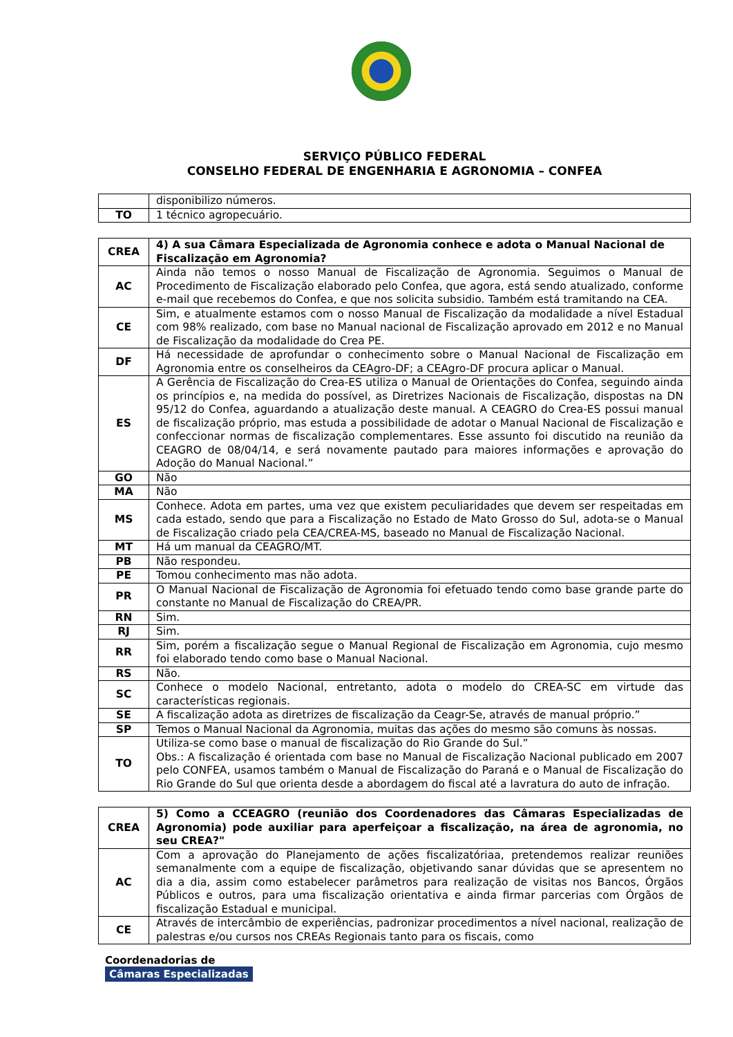SERVIÇO PÚBLICO FEDERAL
CONSELHO FEDERAL DE ENGENHARIA E AGRONOMIA – CONFEA
| | disponibilizo números. |
| TO | 1 técnico agropecuário. |
| CREA | 4) A sua Câmara Especializada de Agronomia conhece e adota o Manual Nacional de Fiscalização em Agronomia? |
| --- | --- |
| AC | Ainda não temos o nosso Manual de Fiscalização de Agronomia. Seguimos o Manual de Procedimento de Fiscalização elaborado pelo Confea, que agora, está sendo atualizado, conforme e-mail que recebemos do Confea, e que nos solicita subsidio. Também está tramitando na CEA. |
| CE | Sim, e atualmente estamos com o nosso Manual de Fiscalização da modalidade a nível Estadual com 98% realizado, com base no Manual nacional de Fiscalização aprovado em 2012 e no Manual de Fiscalização da modalidade do Crea PE. |
| DF | Há necessidade de aprofundar o conhecimento sobre o Manual Nacional de Fiscalização em Agronomia entre os conselheiros da CEAgro-DF; a CEAgro-DF procura aplicar o Manual. |
| ES | A Gerência de Fiscalização do Crea-ES utiliza o Manual de Orientações do Confea, seguindo ainda os princípios e, na medida do possível, as Diretrizes Nacionais de Fiscalização, dispostas na DN 95/12 do Confea, aguardando a atualização deste manual. A CEAGRO do Crea-ES possui manual de fiscalização próprio, mas estuda a possibilidade de adotar o Manual Nacional de Fiscalização e confeccionar normas de fiscalização complementares. Esse assunto foi discutido na reunião da CEAGRO de 08/04/14, e será novamente pautado para maiores informações e aprovação do Adoção do Manual Nacional.” |
| GO | Não |
| MA | Não |
| MS | Conhece. Adota em partes, uma vez que existem peculiaridades que devem ser respeitadas em cada estado, sendo que para a Fiscalização no Estado de Mato Grosso do Sul, adota-se o Manual de Fiscalização criado pela CEA/CREA-MS, baseado no Manual de Fiscalização Nacional. |
| MT | Há um manual da CEAGRO/MT. |
| PB | Não respondeu. |
| PE | Tomou conhecimento mas não adota. |
| PR | O Manual Nacional de Fiscalização de Agronomia foi efetuado tendo como base grande parte do constante no Manual de Fiscalização do CREA/PR. |
| RN | Sim. |
| RJ | Sim. |
| RR | Sim, porém a fiscalização segue o Manual Regional de Fiscalização em Agronomia, cujo mesmo foi elaborado tendo como base o Manual Nacional. |
| RS | Não. |
| SC | Conhece o modelo Nacional, entretanto, adota o modelo do CREA-SC em virtude das características regionais. |
| SE | A fiscalização adota as diretrizes de fiscalização da Ceagr-Se, através de manual próprio.” |
| SP | Temos o Manual Nacional da Agronomia, muitas das ações do mesmo são comuns às nossas. |
| TO | Utiliza-se como base o manual de fiscalização do Rio Grande do Sul.” Obs.: A fiscalização é orientada com base no Manual de Fiscalização Nacional publicado em 2007 pelo CONFEA, usamos também o Manual de Fiscalização do Paraná e o Manual de Fiscalização do Rio Grande do Sul que orienta desde a abordagem do fiscal até a lavratura do auto de infração. |
| CREA | 5) Como a CCEAGRO (reunião dos Coordenadores das Câmaras Especializadas de Agronomia) pode auxiliar para aperfeiçoar a fiscalização, na área de agronomia, no seu CREA?" |
| --- | --- |
| AC | Com a aprovação do Planejamento de ações fiscalizatóriaa, pretendemos realizar reuniões semanalmente com a equipe de fiscalização, objetivando sanar dúvidas que se apresentem no dia a dia, assim como estabelecer parâmetros para realização de visitas nos Bancos, Órgãos Públicos e outros, para uma fiscalização orientativa e ainda firmar parcerias com Órgãos de fiscalização Estadual e municipal. |
| CE | Através de intercâmbio de experiências, padronizar procedimentos a nível nacional, realização de palestras e/ou cursos nos CREAs Regionais tanto para os fiscais, como |
Coordenadorias de
Câmaras Especializadas